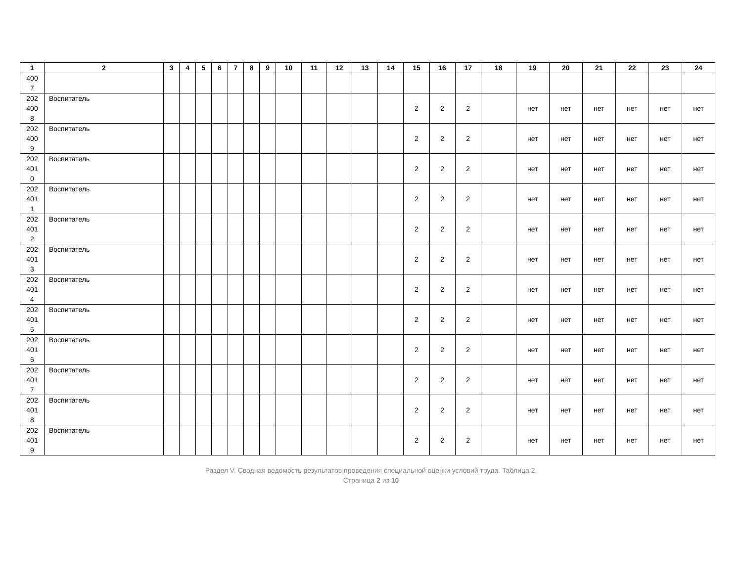| 1 | 2 | 3 | 4 | 5 | 6 | 7 | 8 | 9 | 10 | 11 | 12 | 13 | 14 | 15 | 16 | 17 | 18 | 19 | 20 | 21 | 22 | 23 | 24 |
| --- | --- | --- | --- | --- | --- | --- | --- | --- | --- | --- | --- | --- | --- | --- | --- | --- | --- | --- | --- | --- | --- | --- | --- |
| 400 7 | | | | | | | | | | | | | | | | | | | | | | | |
| 202 400 8 | Воспитатель | | | | | | | | | | | | | 2 | 2 | 2 | | нет | нет | нет | нет | нет | нет |
| 202 400 9 | Воспитатель | | | | | | | | | | | | | 2 | 2 | 2 | | нет | нет | нет | нет | нет | нет |
| 202 401 0 | Воспитатель | | | | | | | | | | | | | 2 | 2 | 2 | | нет | нет | нет | нет | нет | нет |
| 202 401 1 | Воспитатель | | | | | | | | | | | | | 2 | 2 | 2 | | нет | нет | нет | нет | нет | нет |
| 202 401 2 | Воспитатель | | | | | | | | | | | | | 2 | 2 | 2 | | нет | нет | нет | нет | нет | нет |
| 202 401 3 | Воспитатель | | | | | | | | | | | | | 2 | 2 | 2 | | нет | нет | нет | нет | нет | нет |
| 202 401 4 | Воспитатель | | | | | | | | | | | | | 2 | 2 | 2 | | нет | нет | нет | нет | нет | нет |
| 202 401 5 | Воспитатель | | | | | | | | | | | | | 2 | 2 | 2 | | нет | нет | нет | нет | нет | нет |
| 202 401 6 | Воспитатель | | | | | | | | | | | | | 2 | 2 | 2 | | нет | нет | нет | нет | нет | нет |
| 202 401 7 | Воспитатель | | | | | | | | | | | | | 2 | 2 | 2 | | нет | нет | нет | нет | нет | нет |
| 202 401 8 | Воспитатель | | | | | | | | | | | | | 2 | 2 | 2 | | нет | нет | нет | нет | нет | нет |
| 202 401 9 | Воспитатель | | | | | | | | | | | | | 2 | 2 | 2 | | нет | нет | нет | нет | нет | нет |
Раздел V. Сводная ведомость результатов проведения специальной оценки условий труда. Таблица 2.
Страница 2 из 10